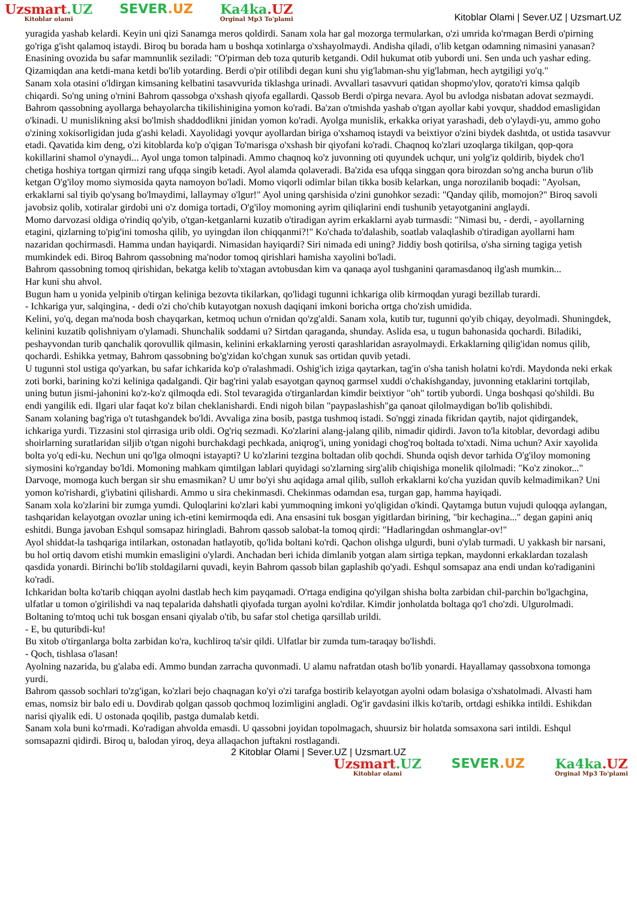Uzsmart.UZ
Kitoblar olami
SEVER.UZ Ka4ka.UZ
Orginal Mp3 To'plami
Kitoblar Olami | Sever.UZ | Uzsmart.UZ
yuragida yashab kelardi. Keyin uni qizi Sanamga meros qoldirdi. Sanam xola har gal mozorga termularkan, o'zi umrida ko'rmagan Berdi o'pirning go'riga g'isht qalamoq istaydi. Biroq bu borada ham u boshqa xotinlarga o'xshayolmaydi. Andisha qiladi, o'lib ketgan odamning nimasini yanasan? Enasining ovozida bu safar mamnunlik seziladi: "O'pirman deb toza quturib ketgandi. Odil hukumat otib yubordi uni. Sen unda uch yashar eding. Qizamiqdan ana ketdi-mana ketdi bo'lib yotarding. Berdi o'pir otilibdi degan kuni shu yig'labman-shu yig'labman, hech aytgiligi yo'q."
Sanam xola otasini o'ldirgan kimsaning kelbatini tasavvurida tiklashga urinadi. Avvallari tasavvuri qatidan shopmo'ylov, qorato'ri kimsa qalqib chiqardi. So'ng uning o'rnini Bahrom qassobga o'xshash qiyofa egallardi. Qassob Berdi o'pirga nevara. Ayol bu avlodga nisbatan adovat sezmaydi. Bahrom qassobning ayollarga behayolarcha tikilishinigina yomon ko'radi. Ba'zan o'tmishda yashab o'tgan ayollar kabi yovqur, shaddod emasligidan o'kinadi. U munislikning aksi bo'lmish shaddodlikni jinidan yomon ko'radi. Ayolga munislik, erkakka oriyat yarashadi, deb o'ylaydi-yu, ammo goho o'zining xokisorligidan juda g'ashi keladi. Xayolidagi yovqur ayollardan biriga o'xshamoq istaydi va beixtiyor o'zini biydek dashtda, ot ustida tasavvur etadi. Qavatida kim deng, o'zi kitoblarda ko'p o'qigan To'marisga o'xshash bir qiyofani ko'radi. Chaqnoq ko'zlari uzoqlarga tikilgan, qop-qora kokillarini shamol o'ynaydi... Ayol unga tomon talpinadi. Ammo chaqnoq ko'z juvonning oti quyundek uchqur, uni yolg'iz qoldirib, biydek cho'l chetiga hoshiya tortgan qirmizi rang ufqqa singib ketadi. Ayol alamda qolaveradi. Ba'zida esa ufqqa singgan qora birozdan so'ng ancha burun o'lib ketgan O'g'iloy momo siymosida qayta namoyon bo'ladi. Momo viqorli odimlar bilan tikka bosib kelarkan, unga norozilanib boqadi: "Ayolsan, erkaklarni sal tiyib qo'ysang bo'lmaydimi, lallaymay o'lgur!" Ayol uning qarshisida o'zini gunohkor sezadi: "Qanday qilib, momojon?" Biroq savoli javobsiz qolib, xotiralar girdobi uni o'z domiga tortadi, O'g'iloy momoning ayrim qiliqlarini endi tushunib yetayotganini anglaydi.
Momo darvozasi oldiga o'rindiq qo'yib, o'tgan-ketganlarni kuzatib o'tiradigan ayrim erkaklarni ayab turmasdi: "Nimasi bu, - derdi, - ayollarning etagini, qizlarning to'pig'ini tomosha qilib, yo uyingdan ilon chiqqanmi?!" Ko'chada to'dalashib, soatlab valaqlashib o'tiradigan ayollarni ham nazaridan qochirmasdi. Hamma undan hayiqardi. Nimasidan hayiqardi? Siri nimada edi uning? Jiddiy bosh qotirilsa, o'sha sirning tagiga yetish mumkindek edi. Biroq Bahrom qassobning ma'nodor tomoq qirishlari hamisha xayolini bo'ladi.
Bahrom qassobning tomoq qirishidan, bekatga kelib to'xtagan avtobusdan kim va qanaqa ayol tushganini qaramasdanoq ilg'ash mumkin...
Har kuni shu ahvol.
Bugun ham u yonida yelpinib o'tirgan keliniga bezovta tikilarkan, qo'lidagi tugunni ichkariga olib kirmoqdan yuragi bezillab turardi.
- Ichkariga yur, salqingina, - dedi o'zi cho'chib kutayotgan noxush daqiqani imkoni boricha ortga cho'zish umidida.
Kelini, yo'q, degan ma'noda bosh chayqarkan, ketmoq uchun o'rnidan qo'zg'aldi. Sanam xola, kutib tur, tugunni qo'yib chiqay, deyolmadi. Shuningdek, kelinini kuzatib qolishniyam o'ylamadi. Shunchalik soddami u? Sirtdan qaraganda, shunday. Aslida esa, u tugun bahonasida qochardi. Biladiki, peshayvondan turib qanchalik qorovullik qilmasin, kelinini erkaklarning yerosti qarashlaridan asrayolmaydi. Erkaklarning qilig'idan nomus qilib, qochardi. Eshikka yetmay, Bahrom qassobning bo'g'zidan ko'chgan xunuk sas ortidan quvib yetadi.
U tugunni stol ustiga qo'yarkan, bu safar ichkarida ko'p o'ralashmadi. Oshig'ich iziga qaytarkan, tag'in o'sha tanish holatni ko'rdi. Maydonda neki erkak zoti borki, barining ko'zi keliniga qadalgandi. Qir bag'rini yalab esayotgan qaynoq garmsel xuddi o'chakishganday, juvonning etaklarini tortqilab, uning butun jismi-jahonini ko'z-ko'z qilmoqda edi. Stol tevaragida o'tirganlardan kimdir beixtiyor "oh" tortib yubordi. Unga boshqasi qo'shildi. Bu endi yangilik edi. Ilgari ular faqat ko'z bilan cheklanishardi. Endi nigoh bilan "paypaslashish"ga qanoat qilolmaydigan bo'lib qolishibdi.
Sanam xolaning bag'riga o't tutashgandek bo'ldi. Avvaliga zina bosib, pastga tushmoq istadi. So'nggi zinada fikridan qaytib, najot qidirgandek, ichkariga yurdi. Tizzasini stol qirrasiga urib oldi. Og'riq sezmadi. Ko'zlarini alang-jalang qilib, nimadir qidirdi. Javon to'la kitoblar, devordagi adibu shoirlarning suratlaridan siljib o'tgan nigohi burchakdagi pechkada, aniqrog'i, uning yonidagi chog'roq boltada to'xtadi. Nima uchun? Axir xayolida bolta yo'q edi-ku. Nechun uni qo'lga olmoqni istayapti? U ko'zlarini tezgina boltadan olib qochdi. Shunda oqish devor tarhida O'g'iloy momoning siymosini ko'rganday bo'ldi. Momoning mahkam qimtilgan lablari quyidagi so'zlarning sirg'alib chiqishiga monelik qilolmadi: "Ko'z zinokor..." Darvoqe, momoga kuch bergan sir shu emasmikan? U umr bo'yi shu aqidaga amal qilib, sulloh erkaklarni ko'cha yuzidan quvib kelmadimikan? Uni yomon ko'rishardi, g'iybatini qilishardi. Ammo u sira chekinmasdi. Chekinmas odamdan esa, turgan gap, hamma hayiqadi.
Sanam xola ko'zlarini bir zumga yumdi. Quloqlarini ko'zlari kabi yummoqning imkoni yo'qligidan o'kindi. Qaytamga butun vujudi quloqqa aylangan, tashqaridan kelayotgan ovozlar uning ich-etini kemirmoqda edi. Ana ensasini tuk bosgan yigitlardan birining, "bir kechagina..." degan gapini aniq eshitdi. Bunga javoban Eshqul somsapaz hiringladi. Bahrom qassob salobat-la tomoq qirdi: "Hadlaringdan oshmanglar-ov!"
Ayol shiddat-la tashqariga intilarkan, ostonadan hatlayotib, qo'lida boltani ko'rdi. Qachon olishga ulgurdi, buni o'ylab turmadi. U yakkash bir narsani, bu hol ortiq davom etishi mumkin emasligini o'ylardi. Anchadan beri ichida dimlanib yotgan alam sirtiga tepkan, maydonni erkaklardan tozalash qasdida yonardi. Birinchi bo'lib stoldagilarni quvadi, keyin Bahrom qassob bilan gaplashib qo'yadi. Eshqul somsapaz ana endi undan ko'radiganini ko'radi.
Ichkaridan bolta ko'tarib chiqqan ayolni dastlab hech kim payqamadi. O'rtaga endigina qo'yilgan shisha bolta zarbidan chil-parchin bo'lgachgina, ulfatlar u tomon o'girilishdi va naq tepalarida dahshatli qiyofada turgan ayolni ko'rdilar. Kimdir jonholatda boltaga qo'l cho'zdi. Ulgurolmadi. Boltaning to'mtoq uchi tuk bosgan ensani qiyalab o'tib, bu safar stol chetiga qarsillab urildi.
- E, bu quturibdi-ku!
Bu xitob o'tirganlarga bolta zarbidan ko'ra, kuchliroq ta'sir qildi. Ulfatlar bir zumda tum-taraqay bo'lishdi.
- Qoch, tishlasa o'lasan!
Ayolning nazarida, bu g'alaba edi. Ammo bundan zarracha quvonmadi. U alamu nafratdan otash bo'lib yonardi. Hayallamay qassobxona tomonga yurdi.
Bahrom qassob sochlari to'zg'igan, ko'zlari bejo chaqnagan ko'yi o'zi tarafga bostirib kelayotgan ayolni odam bolasiga o'xshatolmadi. Alvasti ham emas, nomsiz bir balo edi u. Dovdirab qolgan qassob qochmoq lozimligini angladi. Og'ir gavdasini ilkis ko'tarib, ortdagi eshikka intildi. Eshikdan narisi qiyalik edi. U ostonada qoqilib, pastga dumalab ketdi.
Sanam xola buni ko'rmadi. Ko'radigan ahvolda emasdi. U qassobni joyidan topolmagach, shuursiz bir holatda somsaxona sari intildi. Eshqul somsapazni qidirdi. Biroq u, balodan yiroq, deya allaqachon juftakni rostlagandi.
2 Kitoblar Olami | Sever.UZ | Uzsmart.UZ
Uzsmart.UZ
Kitoblar olami
SEVER.UZ Ka4ka.UZ
Orginal Mp3 To'plami